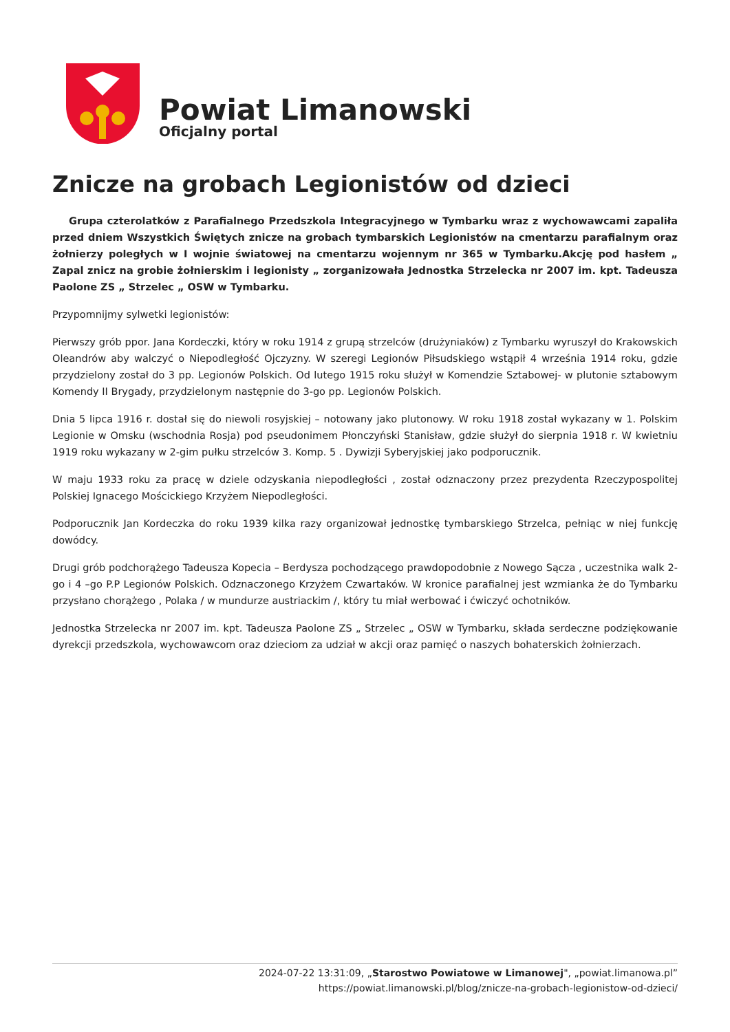Powiat Limanowski
Oficjalny portal
Znicze na grobach Legionistów od dzieci
Grupa czterolatków z Parafialnego Przedszkola Integracyjnego w Tymbarku wraz z wychowawcami zapaliła przed dniem Wszystkich Świętych znicze na grobach tymbarskich Legionistów na cmentarzu parafialnym oraz żołnierzy poległych w I wojnie światowej na cmentarzu wojennym nr 365 w Tymbarku.Akcję pod hasłem „ Zapal znicz na grobie żołnierskim i legionisty „ zorganizowała Jednostka Strzelecka nr 2007 im. kpt. Tadeusza Paolone ZS „ Strzelec „ OSW w Tymbarku.
Przypomnijmy sylwetki legionistów:
Pierwszy grób ppor. Jana Kordeczki, który w roku 1914 z grupą strzelców (drużyniaków) z Tymbarku wyruszył do Krakowskich Oleandrów aby walczyć o Niepodległość Ojczyzny. W szeregi Legionów Piłsudskiego wstąpił 4 września 1914 roku, gdzie przydzielony został do 3 pp. Legionów Polskich. Od lutego 1915 roku służył w Komendzie Sztabowej- w plutonie sztabowym Komendy II Brygady, przydzielonym następnie do 3-go pp. Legionów Polskich.
Dnia 5 lipca 1916 r. dostał się do niewoli rosyjskiej – notowany jako plutonowy. W roku 1918 został wykazany w 1. Polskim Legionie w Omsku (wschodnia Rosja) pod pseudonimem Płonczyński Stanisław, gdzie służył do sierpnia 1918 r. W kwietniu 1919 roku wykazany w 2-gim pułku strzelców 3. Komp. 5 . Dywizji Syberyjskiej jako podporucznik.
W maju 1933 roku za pracę w dziele odzyskania niepodległości , został odznaczony przez prezydenta Rzeczypospolitej Polskiej Ignacego Mościckiego Krzyżem Niepodległości.
Podporucznik Jan Kordeczka do roku 1939 kilka razy organizował jednostkę tymbarskiego Strzelca, pełniąc w niej funkcję dowódcy.
Drugi grób podchorążego Tadeusza Kopecia – Berdysza pochodzącego prawdopodobnie z Nowego Sącza , uczestnika walk 2-go i 4 –go P.P Legionów Polskich. Odznaczonego Krzyżem Czwartaków. W kronice parafialnej jest wzmianka że do Tymbarku przysłano chorążego , Polaka / w mundurze austriackim /, który tu miał werbować i ćwiczyć ochotników.
Jednostka Strzelecka nr 2007 im. kpt. Tadeusza Paolone ZS „ Strzelec „ OSW w Tymbarku, składa serdeczne podziękowanie dyrekcji przedszkola, wychowawcom oraz dzieciom za udział w akcji oraz pamięć o naszych bohaterskich żołnierzach.
2024-07-22 13:31:09, „Starostwo Powiatowe w Limanowej", „powiat.limanowa.pl”
https://powiat.limanowski.pl/blog/znicze-na-grobach-legionistow-od-dzieci/